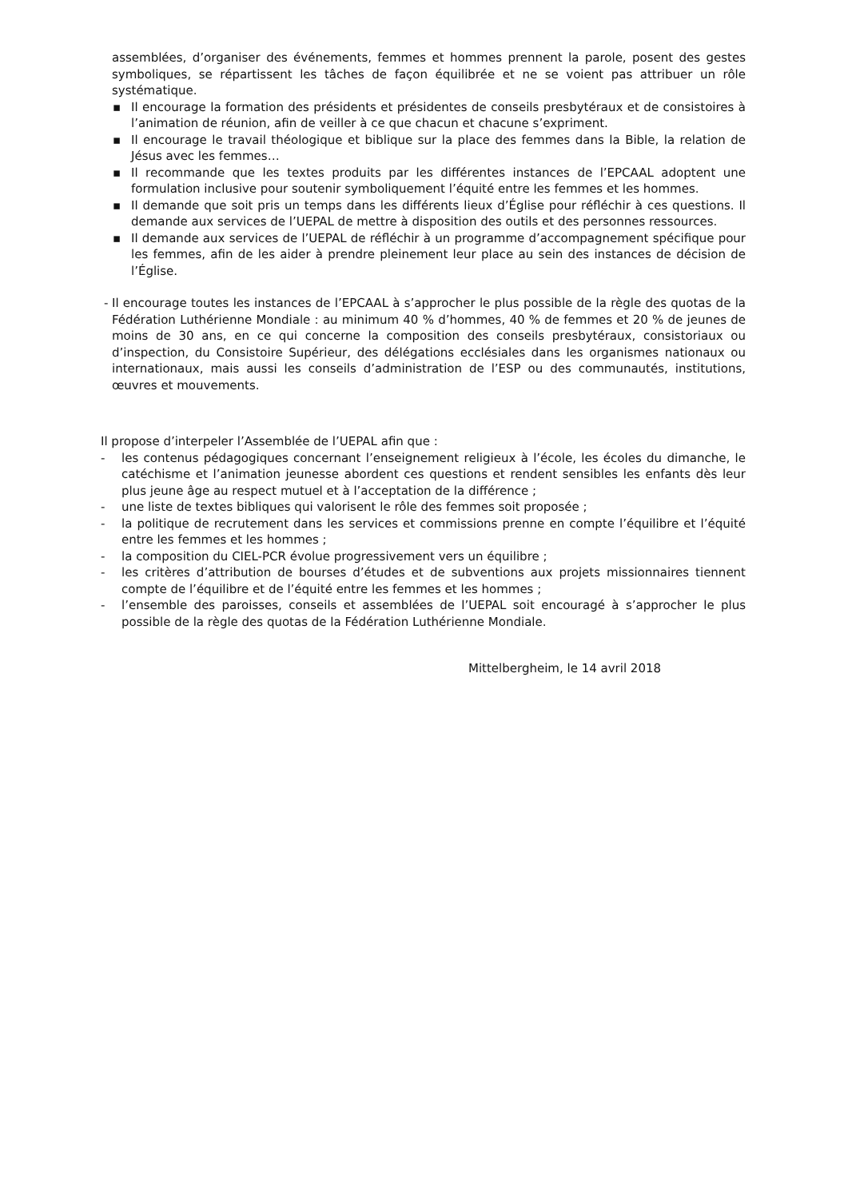assemblées, d’organiser des événements, femmes et hommes prennent la parole, posent des gestes symboliques, se répartissent les tâches de façon équilibrée et ne se voient pas attribuer un rôle systématique.
▪ Il encourage la formation des présidents et présidentes de conseils presbytéraux et de consistoires à l’animation de réunion, afin de veiller à ce que chacun et chacune s’expriment.
▪ Il encourage le travail théologique et biblique sur la place des femmes dans la Bible, la relation de Jésus avec les femmes…
▪ Il recommande que les textes produits par les différentes instances de l’EPCAAL adoptent une formulation inclusive pour soutenir symboliquement l’équité entre les femmes et les hommes.
▪ Il demande que soit pris un temps dans les différents lieux d’Église pour réfléchir à ces questions. Il demande aux services de l’UEPAL de mettre à disposition des outils et des personnes ressources.
▪ Il demande aux services de l’UEPAL de réfléchir à un programme d’accompagnement spécifique pour les femmes, afin de les aider à prendre pleinement leur place au sein des instances de décision de l’Église.
- Il encourage toutes les instances de l’EPCAAL à s’approcher le plus possible de la règle des quotas de la Fédération Luthérienne Mondiale : au minimum 40 % d’hommes, 40 % de femmes et 20 % de jeunes de moins de 30 ans, en ce qui concerne la composition des conseils presbytéraux, consistoriaux ou d’inspection, du Consistoire Supérieur, des délégations ecclésiales dans les organismes nationaux ou internationaux, mais aussi les conseils d’administration de l’ESP ou des communautés, institutions, œuvres et mouvements.
Il propose d’interpeler l’Assemblée de l’UEPAL afin que :
- les contenus pédagogiques concernant l’enseignement religieux à l’école, les écoles du dimanche, le catéchisme et l’animation jeunesse abordent ces questions et rendent sensibles les enfants dès leur plus jeune âge au respect mutuel et à l’acceptation de la différence ;
- une liste de textes bibliques qui valorisent le rôle des femmes soit proposée ;
- la politique de recrutement dans les services et commissions prenne en compte l’équilibre et l’équité entre les femmes et les hommes ;
- la composition du CIEL-PCR évolue progressivement vers un équilibre ;
- les critères d’attribution de bourses d’études et de subventions aux projets missionnaires tiennent compte de l’équilibre et de l’équité entre les femmes et les hommes ;
- l’ensemble des paroisses, conseils et assemblées de l’UEPAL soit encouragé à s’approcher le plus possible de la règle des quotas de la Fédération Luthérienne Mondiale.
Mittelbergheim, le 14 avril 2018